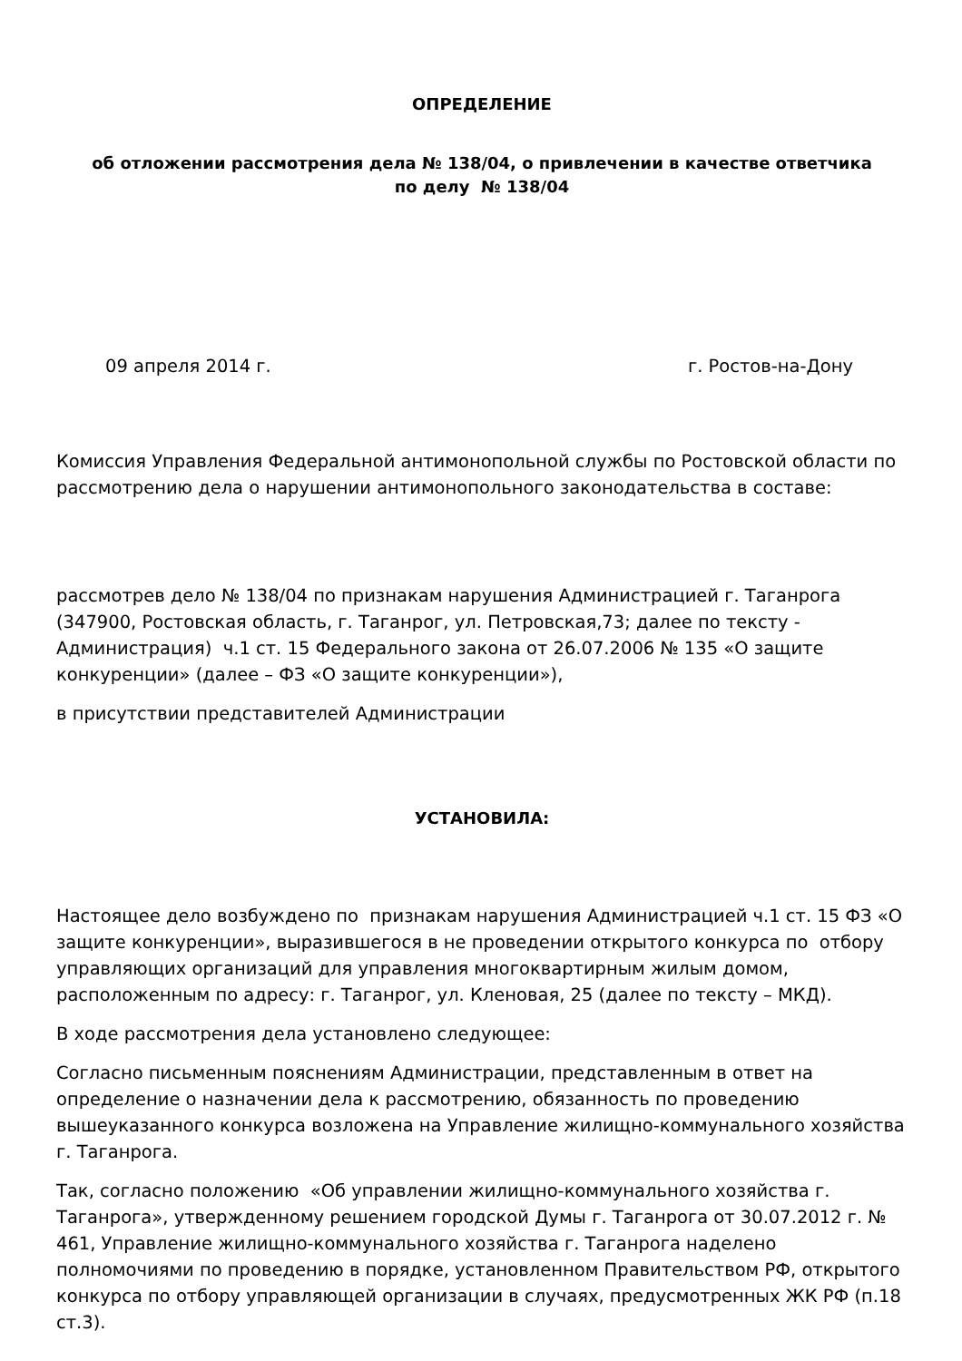ОПРЕДЕЛЕНИЕ
об отложении рассмотрения дела № 138/04, о привлечении в качестве ответчика
по делу № 138/04
09 апреля 2014 г. г. Ростов-на-Дону
Комиссия Управления Федеральной антимонопольной службы по Ростовской области по рассмотрению дела о нарушении антимонопольного законодательства в составе:
рассмотрев дело № 138/04 по признакам нарушения Администрацией г. Таганрога (347900, Ростовская область, г. Таганрог, ул. Петровская,73; далее по тексту - Администрация) ч.1 ст. 15 Федерального закона от 26.07.2006 № 135 «О защите конкуренции» (далее – ФЗ «О защите конкуренции»),
в присутствии представителей Администрации
УСТАНОВИЛА:
Настоящее дело возбуждено по признакам нарушения Администрацией ч.1 ст. 15 ФЗ «О защите конкуренции», выразившегося в не проведении открытого конкурса по отбору управляющих организаций для управления многоквартирным жилым домом, расположенным по адресу: г. Таганрог, ул. Кленовая, 25 (далее по тексту – МКД).
В ходе рассмотрения дела установлено следующее:
Согласно письменным пояснениям Администрации, представленным в ответ на определение о назначении дела к рассмотрению, обязанность по проведению вышеуказанного конкурса возложена на Управление жилищно-коммунального хозяйства г. Таганрога.
Так, согласно положению «Об управлении жилищно-коммунального хозяйства г. Таганрога», утвержденному решением городской Думы г. Таганрога от 30.07.2012 г. № 461, Управление жилищно-коммунального хозяйства г. Таганрога наделено полномочиями по проведению в порядке, установленном Правительством РФ, открытого конкурса по отбору управляющей организации в случаях, предусмотренных ЖК РФ (п.18 ст.3).